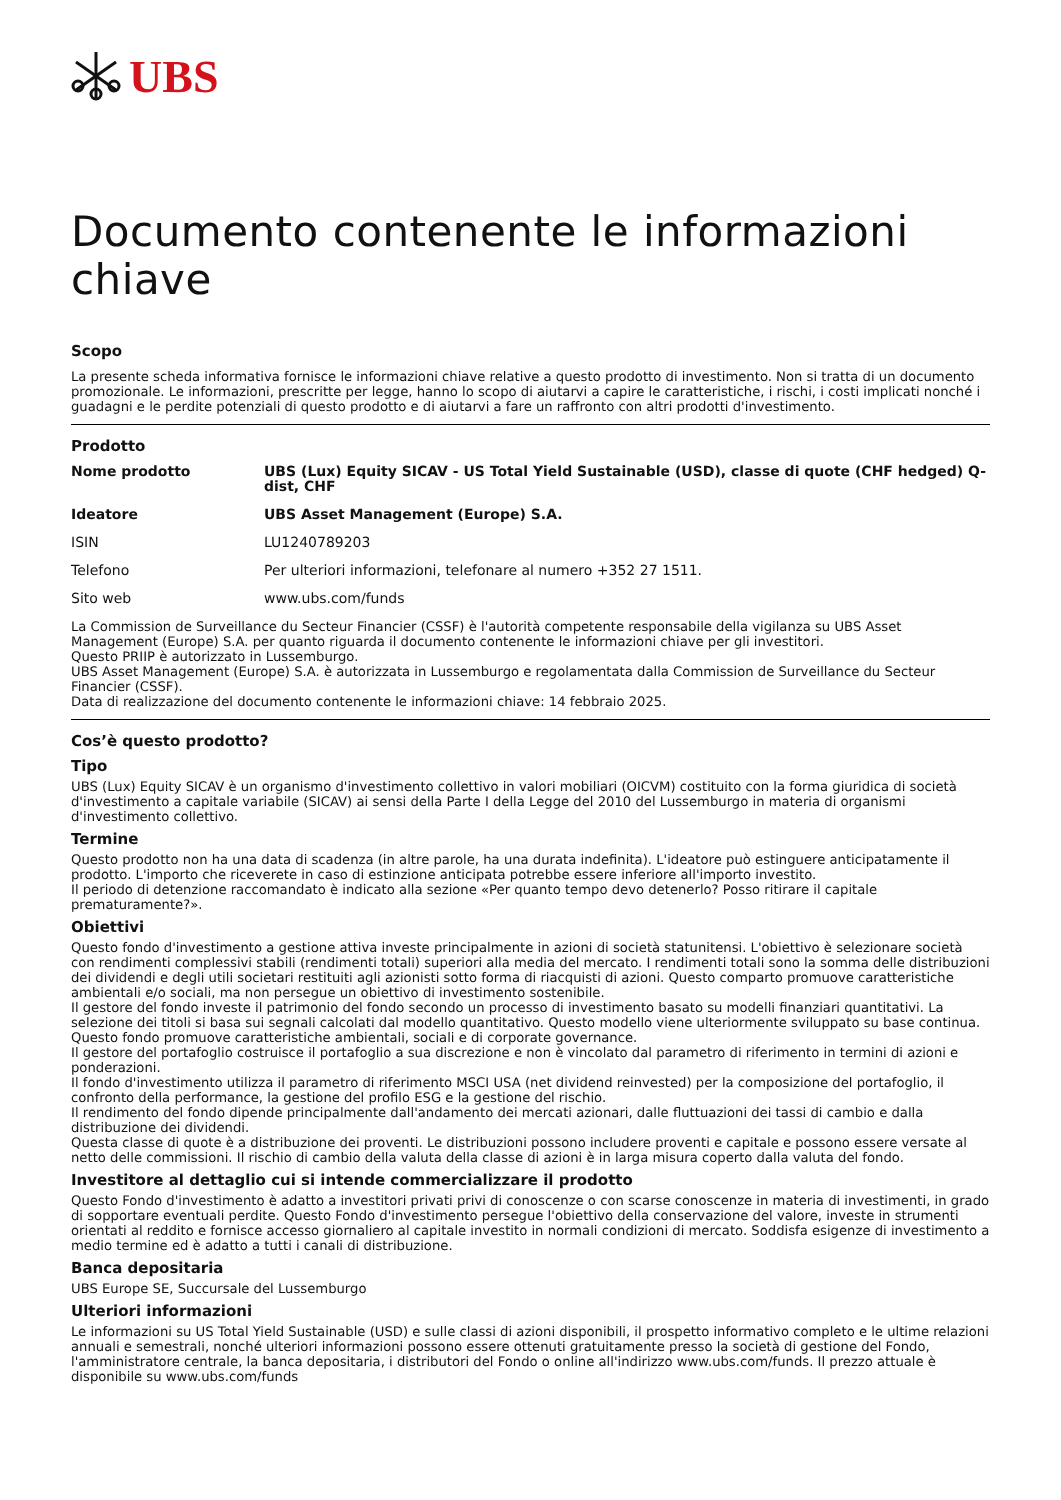UBS
Documento contenente le informazioni chiave
Scopo
La presente scheda informativa fornisce le informazioni chiave relative a questo prodotto di investimento. Non si tratta di un documento promozionale. Le informazioni, prescritte per legge, hanno lo scopo di aiutarvi a capire le caratteristiche, i rischi, i costi implicati nonché i guadagni e le perdite potenziali di questo prodotto e di aiutarvi a fare un raffronto con altri prodotti d'investimento.
Prodotto
| Nome prodotto | UBS (Lux) Equity SICAV - US Total Yield Sustainable (USD), classe di quote (CHF hedged) Q-dist, CHF |
| Ideatore | UBS Asset Management (Europe) S.A. |
| ISIN | LU1240789203 |
| Telefono | Per ulteriori informazioni, telefonare al numero +352 27 1511. |
| Sito web | www.ubs.com/funds |
La Commission de Surveillance du Secteur Financier (CSSF) è l'autorità competente responsabile della vigilanza su UBS Asset Management (Europe) S.A. per quanto riguarda il documento contenente le informazioni chiave per gli investitori.
Questo PRIIP è autorizzato in Lussemburgo.
UBS Asset Management (Europe) S.A. è autorizzata in Lussemburgo e regolamentata dalla Commission de Surveillance du Secteur Financier (CSSF).
Data di realizzazione del documento contenente le informazioni chiave: 14 febbraio 2025.
Cos’è questo prodotto?
Tipo
UBS (Lux) Equity SICAV è un organismo d'investimento collettivo in valori mobiliari (OICVM) costituito con la forma giuridica di società d'investimento a capitale variabile (SICAV) ai sensi della Parte I della Legge del 2010 del Lussemburgo in materia di organismi d'investimento collettivo.
Termine
Questo prodotto non ha una data di scadenza (in altre parole, ha una durata indefinita). L'ideatore può estinguere anticipatamente il prodotto. L'importo che riceverete in caso di estinzione anticipata potrebbe essere inferiore all'importo investito.
Il periodo di detenzione raccomandato è indicato alla sezione «Per quanto tempo devo detenerlo? Posso ritirare il capitale prematuramente?».
Obiettivi
Questo fondo d'investimento a gestione attiva investe principalmente in azioni di società statunitensi. L'obiettivo è selezionare società con rendimenti complessivi stabili (rendimenti totali) superiori alla media del mercato. I rendimenti totali sono la somma delle distribuzioni dei dividendi e degli utili societari restituiti agli azionisti sotto forma di riacquisti di azioni. Questo comparto promuove caratteristiche ambientali e/o sociali, ma non persegue un obiettivo di investimento sostenibile.
Il gestore del fondo investe il patrimonio del fondo secondo un processo di investimento basato su modelli finanziari quantitativi. La selezione dei titoli si basa sui segnali calcolati dal modello quantitativo. Questo modello viene ulteriormente sviluppato su base continua.
Questo fondo promuove caratteristiche ambientali, sociali e di corporate governance.
Il gestore del portafoglio costruisce il portafoglio a sua discrezione e non è vincolato dal parametro di riferimento in termini di azioni e ponderazioni.
Il fondo d'investimento utilizza il parametro di riferimento MSCI USA (net dividend reinvested) per la composizione del portafoglio, il confronto della performance, la gestione del profilo ESG e la gestione del rischio.
Il rendimento del fondo dipende principalmente dall'andamento dei mercati azionari, dalle fluttuazioni dei tassi di cambio e dalla distribuzione dei dividendi.
Questa classe di quote è a distribuzione dei proventi. Le distribuzioni possono includere proventi e capitale e possono essere versate al netto delle commissioni. Il rischio di cambio della valuta della classe di azioni è in larga misura coperto dalla valuta del fondo.
Investitore al dettaglio cui si intende commercializzare il prodotto
Questo Fondo d'investimento è adatto a investitori privati privi di conoscenze o con scarse conoscenze in materia di investimenti, in grado di sopportare eventuali perdite. Questo Fondo d'investimento persegue l'obiettivo della conservazione del valore, investe in strumenti orientati al reddito e fornisce accesso giornaliero al capitale investito in normali condizioni di mercato. Soddisfa esigenze di investimento a medio termine ed è adatto a tutti i canali di distribuzione.
Banca depositaria
UBS Europe SE, Succursale del Lussemburgo
Ulteriori informazioni
Le informazioni su US Total Yield Sustainable (USD) e sulle classi di azioni disponibili, il prospetto informativo completo e le ultime relazioni annuali e semestrali, nonché ulteriori informazioni possono essere ottenuti gratuitamente presso la società di gestione del Fondo, l'amministratore centrale, la banca depositaria, i distributori del Fondo o online all'indirizzo www.ubs.com/funds. Il prezzo attuale è disponibile su www.ubs.com/funds